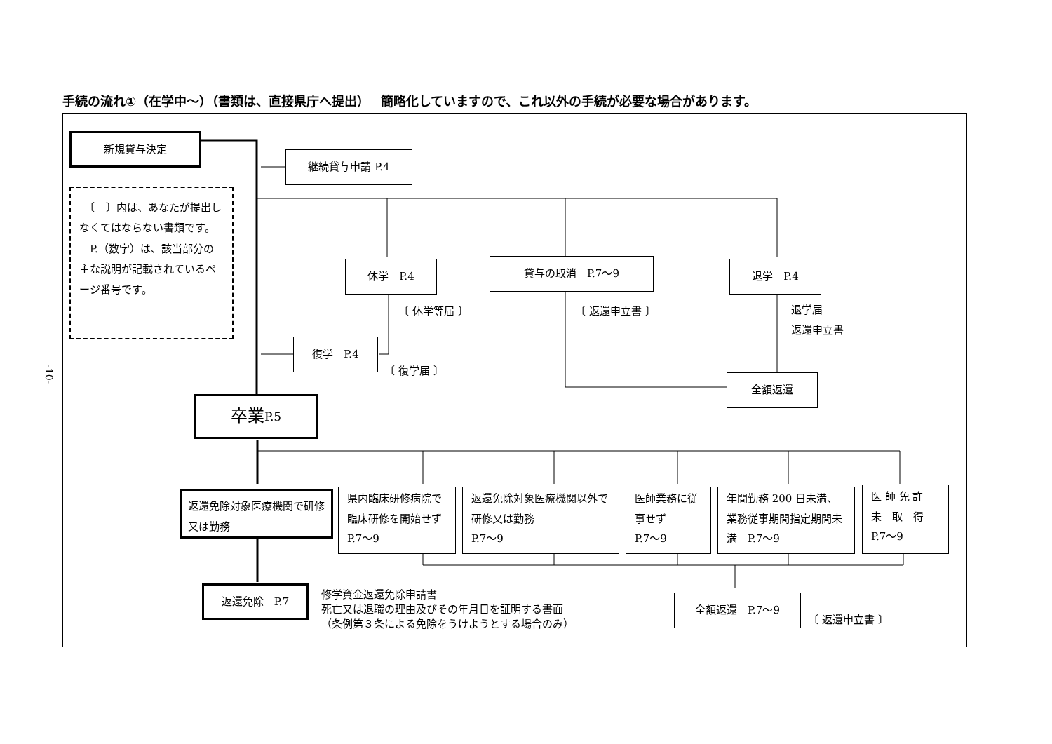手続の流れ①（在学中～）（書類は、直接県庁へ提出）　 簡略化していますので、これ以外の手続が必要な場合があります。
-10-
新規貸与決定
継続貸与申請 P.4
　〔　〕内は、あなたが提出しなくてはならない書類です。
　P.（数字）は、該当部分の主な説明が記載されているページ番号です。
休学　P.4 貸与の取消　P.7～9 退学　P.4
〔 休学等届 〕 〔 返還申立書 〕
退学届
返還申立書
復学　P.4
〔 復学届 〕
全額返還
卒業 P.5
返還免除対象医療機関で研修又は勤務
県内臨床研修病院で臨床研修を開始せず　P.7～9
返還免除対象医療機関以外で研修又は勤務
P.7～9
医師業務に従事せず
P.7～9
年間勤務 200 日未満、業務従事期間指定期間未満　P.7～9
医 師 免 許
未　取　得
P.7～9
返還免除　P.7
修学資金返還免除申請書
死亡又は退職の理由及びその年月日を証明する書面
（条例第３条による免除をうけようとする場合のみ）
全額返還　P.7～9
〔 返還申立書 〕